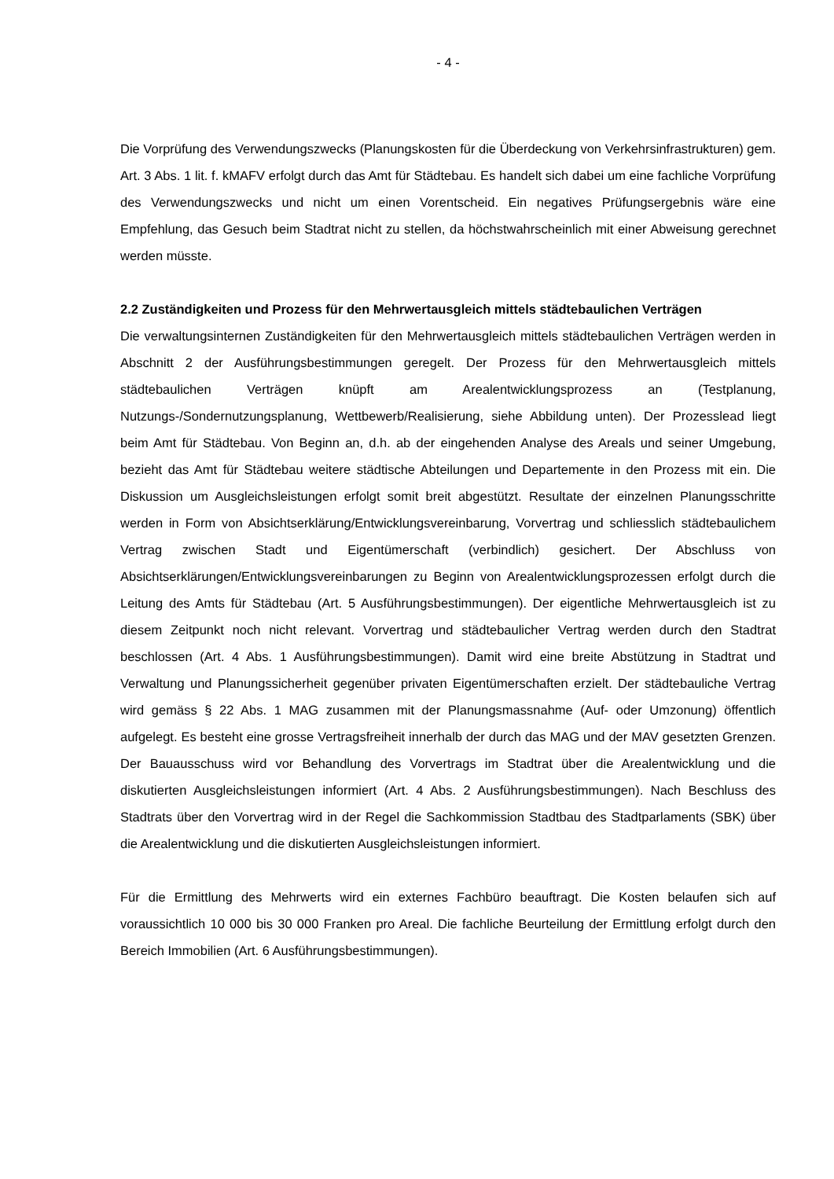- 4 -
Die Vorprüfung des Verwendungszwecks (Planungskosten für die Überdeckung von Verkehrsinfrastrukturen) gem. Art. 3 Abs. 1 lit. f. kMAFV erfolgt durch das Amt für Städtebau. Es handelt sich dabei um eine fachliche Vorprüfung des Verwendungszwecks und nicht um einen Vorentscheid. Ein negatives Prüfungsergebnis wäre eine Empfehlung, das Gesuch beim Stadtrat nicht zu stellen, da höchstwahrscheinlich mit einer Abweisung gerechnet werden müsste.
2.2 Zuständigkeiten und Prozess für den Mehrwertausgleich mittels städtebaulichen Verträgen
Die verwaltungsinternen Zuständigkeiten für den Mehrwertausgleich mittels städtebaulichen Verträgen werden in Abschnitt 2 der Ausführungsbestimmungen geregelt. Der Prozess für den Mehrwertausgleich mittels städtebaulichen Verträgen knüpft am Arealentwicklungsprozess an (Testplanung, Nutzungs-/Sondernutzungsplanung, Wettbewerb/Realisierung, siehe Abbildung unten). Der Prozesslead liegt beim Amt für Städtebau. Von Beginn an, d.h. ab der eingehenden Analyse des Areals und seiner Umgebung, bezieht das Amt für Städtebau weitere städtische Abteilungen und Departemente in den Prozess mit ein. Die Diskussion um Ausgleichsleistungen erfolgt somit breit abgestützt. Resultate der einzelnen Planungsschritte werden in Form von Absichtserklärung/Entwicklungsvereinbarung, Vorvertrag und schliesslich städtebaulichem Vertrag zwischen Stadt und Eigentümerschaft (verbindlich) gesichert. Der Abschluss von Absichtserklärungen/Entwicklungsvereinbarungen zu Beginn von Arealentwicklungsprozessen erfolgt durch die Leitung des Amts für Städtebau (Art. 5 Ausführungsbestimmungen). Der eigentliche Mehrwertausgleich ist zu diesem Zeitpunkt noch nicht relevant. Vorvertrag und städtebaulicher Vertrag werden durch den Stadtrat beschlossen (Art. 4 Abs. 1 Ausführungsbestimmungen). Damit wird eine breite Abstützung in Stadtrat und Verwaltung und Planungssicherheit gegenüber privaten Eigentümerschaften erzielt. Der städtebauliche Vertrag wird gemäss § 22 Abs. 1 MAG zusammen mit der Planungsmassnahme (Auf- oder Umzonung) öffentlich aufgelegt. Es besteht eine grosse Vertragsfreiheit innerhalb der durch das MAG und der MAV gesetzten Grenzen. Der Bauausschuss wird vor Behandlung des Vorvertrags im Stadtrat über die Arealentwicklung und die diskutierten Ausgleichsleistungen informiert (Art. 4 Abs. 2 Ausführungsbestimmungen). Nach Beschluss des Stadtrats über den Vorvertrag wird in der Regel die Sachkommission Stadtbau des Stadtparlaments (SBK) über die Arealentwicklung und die diskutierten Ausgleichsleistungen informiert.
Für die Ermittlung des Mehrwerts wird ein externes Fachbüro beauftragt. Die Kosten belaufen sich auf voraussichtlich 10 000 bis 30 000 Franken pro Areal. Die fachliche Beurteilung der Ermittlung erfolgt durch den Bereich Immobilien (Art. 6 Ausführungsbestimmungen).